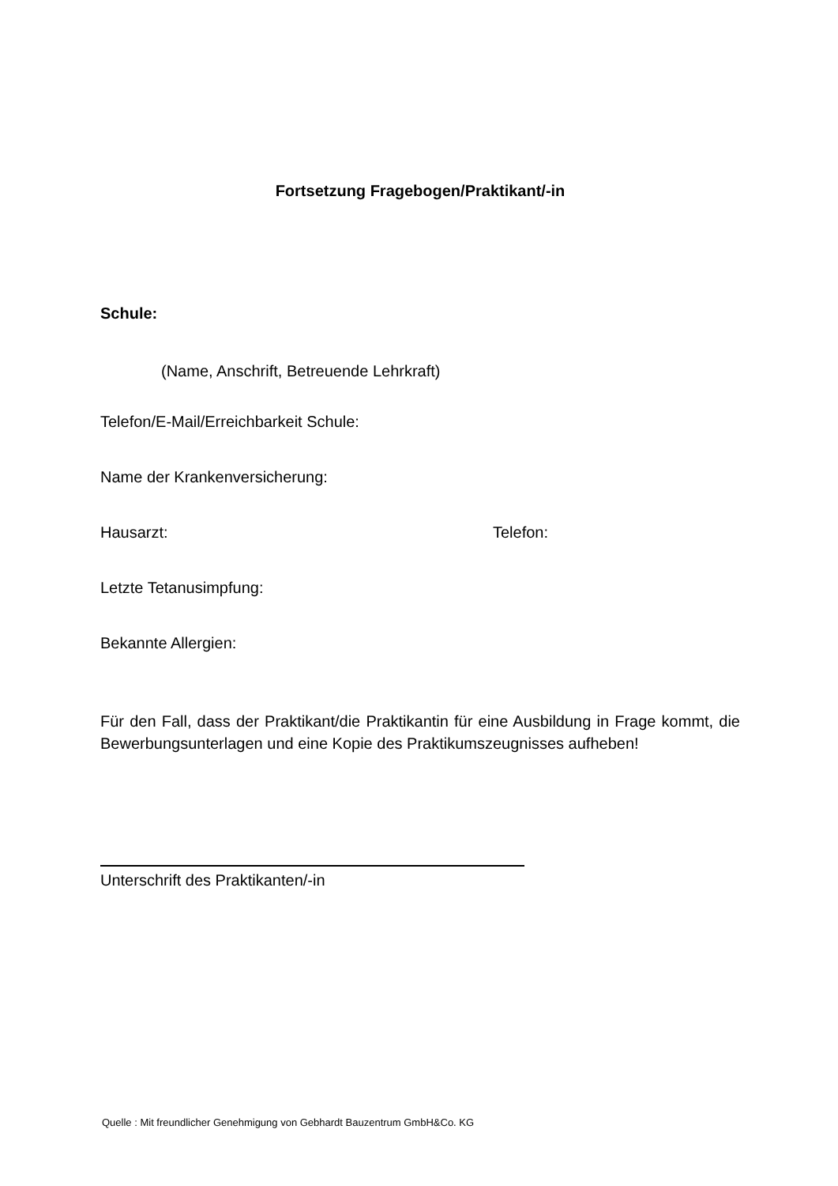Fortsetzung Fragebogen/Praktikant/-in
Schule:
(Name, Anschrift, Betreuende Lehrkraft)
Telefon/E-Mail/Erreichbarkeit Schule:
Name der Krankenversicherung:
Hausarzt: Telefon:
Letzte Tetanusimpfung:
Bekannte Allergien:
Für den Fall, dass der Praktikant/die Praktikantin für eine Ausbildung in Frage kommt, die Bewerbungsunterlagen und eine Kopie des Praktikumszeugnisses aufheben!
Unterschrift des Praktikanten/-in
Quelle : Mit freundlicher Genehmigung von Gebhardt Bauzentrum GmbH&Co. KG